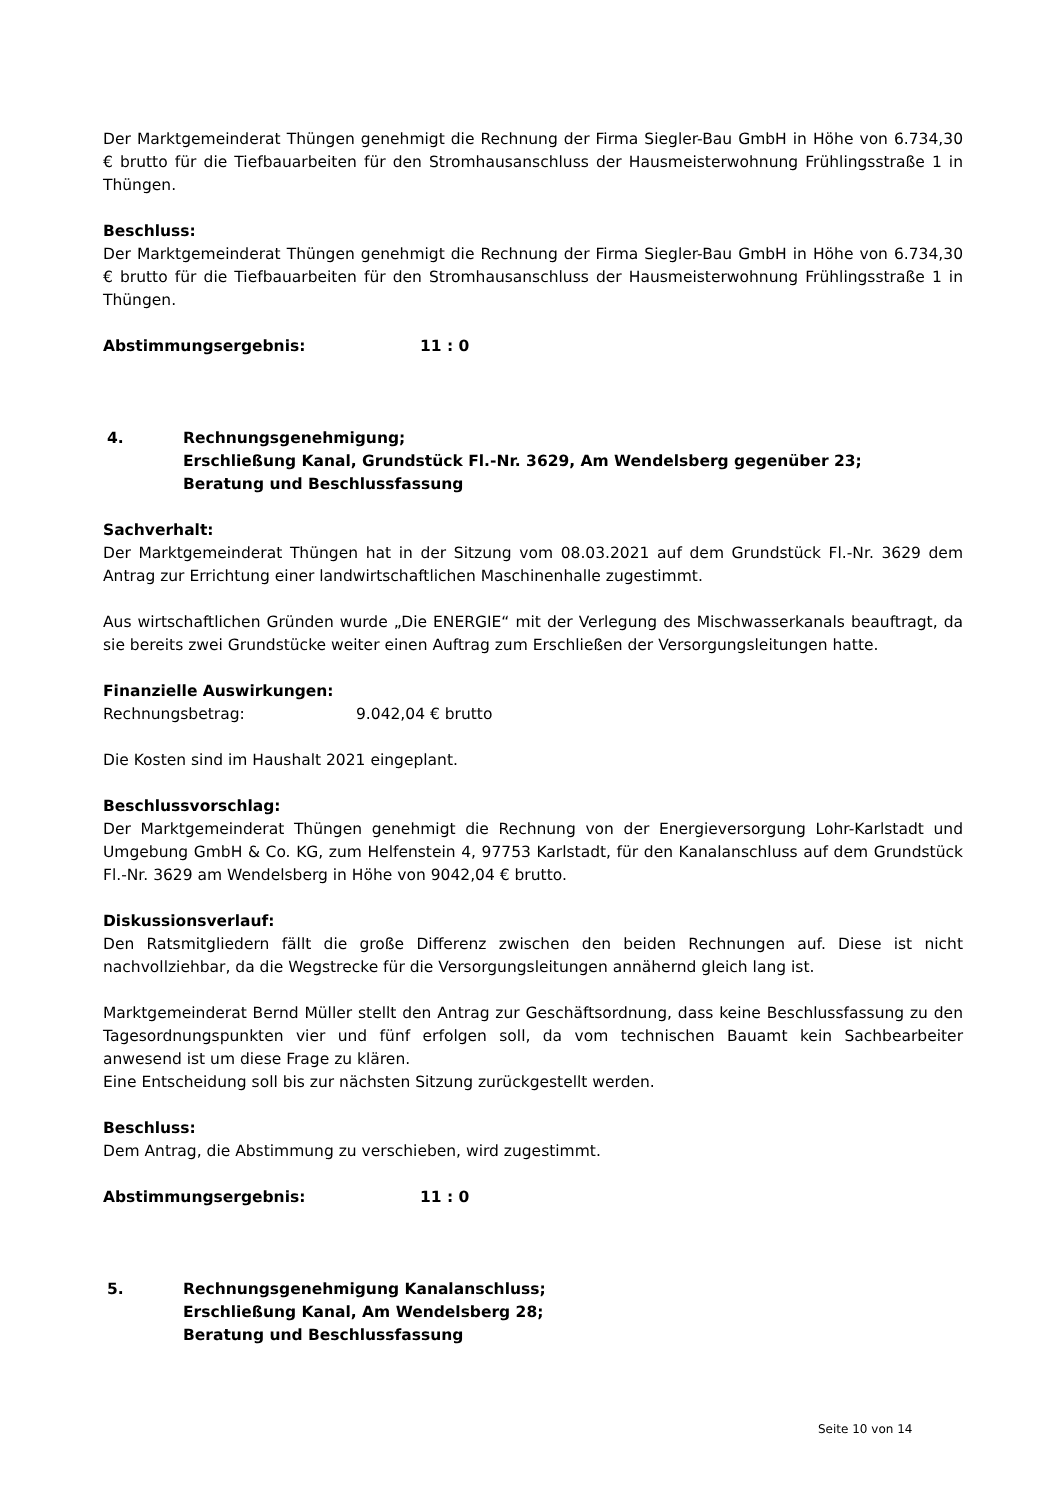Der Marktgemeinderat Thüngen genehmigt die Rechnung der Firma Siegler-Bau GmbH in Höhe von 6.734,30 € brutto für die Tiefbauarbeiten für den Stromhausanschluss der Hausmeisterwohnung Frühlingsstraße 1 in Thüngen.
Beschluss:
Der Marktgemeinderat Thüngen genehmigt die Rechnung der Firma Siegler-Bau GmbH in Höhe von 6.734,30 € brutto für die Tiefbauarbeiten für den Stromhausanschluss der Hausmeisterwohnung Frühlingsstraße 1 in Thüngen.
Abstimmungsergebnis: 11 : 0
4. Rechnungsgenehmigung;
Erschließung Kanal, Grundstück Fl.-Nr. 3629, Am Wendelsberg gegenüber 23;
Beratung und Beschlussfassung
Sachverhalt:
Der Marktgemeinderat Thüngen hat in der Sitzung vom 08.03.2021 auf dem Grundstück Fl.-Nr. 3629 dem Antrag zur Errichtung einer landwirtschaftlichen Maschinenhalle zugestimmt.
Aus wirtschaftlichen Gründen wurde „Die ENERGIE“ mit der Verlegung des Mischwasserkanals beauftragt, da sie bereits zwei Grundstücke weiter einen Auftrag zum Erschließen der Versorgungsleitungen hatte.
Finanzielle Auswirkungen:
Rechnungsbetrag: 9.042,04 € brutto
Die Kosten sind im Haushalt 2021 eingeplant.
Beschlussvorschlag:
Der Marktgemeinderat Thüngen genehmigt die Rechnung von der Energieversorgung Lohr-Karlstadt und Umgebung GmbH & Co. KG, zum Helfenstein 4, 97753 Karlstadt, für den Kanalanschluss auf dem Grundstück Fl.-Nr. 3629 am Wendelsberg in Höhe von 9042,04 € brutto.
Diskussionsverlauf:
Den Ratsmitgliedern fällt die große Differenz zwischen den beiden Rechnungen auf. Diese ist nicht nachvollziehbar, da die Wegstrecke für die Versorgungsleitungen annähernd gleich lang ist.
Marktgemeinderat Bernd Müller stellt den Antrag zur Geschäftsordnung, dass keine Beschlussfassung zu den Tagesordnungspunkten vier und fünf erfolgen soll, da vom technischen Bauamt kein Sachbearbeiter anwesend ist um diese Frage zu klären.
Eine Entscheidung soll bis zur nächsten Sitzung zurückgestellt werden.
Beschluss:
Dem Antrag, die Abstimmung zu verschieben, wird zugestimmt.
Abstimmungsergebnis: 11 : 0
5. Rechnungsgenehmigung Kanalanschluss;
Erschließung Kanal, Am Wendelsberg 28;
Beratung und Beschlussfassung
Seite 10 von 14